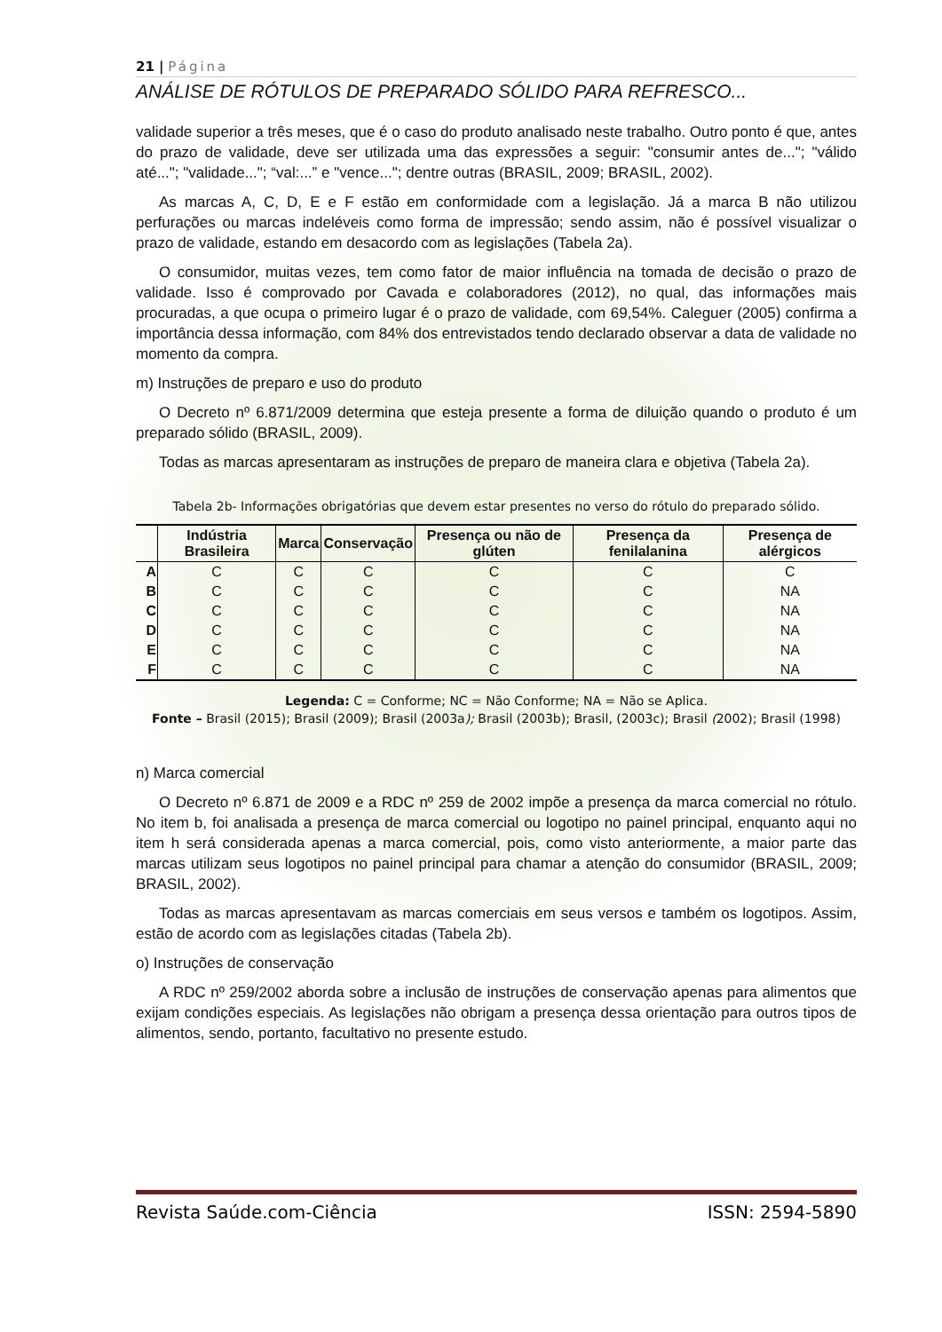21 | Página
ANÁLISE DE RÓTULOS DE PREPARADO SÓLIDO PARA REFRESCO...
validade superior a três meses, que é o caso do produto analisado neste trabalho. Outro ponto é que, antes do prazo de validade, deve ser utilizada uma das expressões a seguir: "consumir antes de..."; "válido até..."; "validade..."; “val:...” e "vence..."; dentre outras (BRASIL, 2009; BRASIL, 2002).
As marcas A, C, D, E e F estão em conformidade com a legislação. Já a marca B não utilizou perfurações ou marcas indeléveis como forma de impressão; sendo assim, não é possível visualizar o prazo de validade, estando em desacordo com as legislações (Tabela 2a).
O consumidor, muitas vezes, tem como fator de maior influência na tomada de decisão o prazo de validade. Isso é comprovado por Cavada e colaboradores (2012), no qual, das informações mais procuradas, a que ocupa o primeiro lugar é o prazo de validade, com 69,54%. Caleguer (2005) confirma a importância dessa informação, com 84% dos entrevistados tendo declarado observar a data de validade no momento da compra.
m) Instruções de preparo e uso do produto
O Decreto nº 6.871/2009 determina que esteja presente a forma de diluição quando o produto é um preparado sólido (BRASIL, 2009).
Todas as marcas apresentaram as instruções de preparo de maneira clara e objetiva (Tabela 2a).
Tabela 2b- Informações obrigatórias que devem estar presentes no verso do rótulo do preparado sólido.
| | Indústria Brasileira | Marca | Conservação | Presença ou não de glúten | Presença da fenilalanina | Presença de alérgicos |
| --- | --- | --- | --- | --- | --- | --- |
| A | C | C | C | C | C | C |
| B | C | C | C | C | C | NA |
| C | C | C | C | C | C | NA |
| D | C | C | C | C | C | NA |
| E | C | C | C | C | C | NA |
| F | C | C | C | C | C | NA |
Legenda: C = Conforme; NC = Não Conforme; NA = Não se Aplica.
Fonte – Brasil (2015); Brasil (2009); Brasil (2003a); Brasil (2003b); Brasil, (2003c); Brasil (2002); Brasil (1998)
n) Marca comercial
O Decreto nº 6.871 de 2009 e a RDC nº 259 de 2002 impõe a presença da marca comercial no rótulo. No item b, foi analisada a presença de marca comercial ou logotipo no painel principal, enquanto aqui no item h será considerada apenas a marca comercial, pois, como visto anteriormente, a maior parte das marcas utilizam seus logotipos no painel principal para chamar a atenção do consumidor (BRASIL, 2009; BRASIL, 2002).
Todas as marcas apresentavam as marcas comerciais em seus versos e também os logotipos. Assim, estão de acordo com as legislações citadas (Tabela 2b).
o) Instruções de conservação
A RDC nº 259/2002 aborda sobre a inclusão de instruções de conservação apenas para alimentos que exijam condições especiais. As legislações não obrigam a presença dessa orientação para outros tipos de alimentos, sendo, portanto, facultativo no presente estudo.
Revista Saúde.com-Ciência ISSN: 2594-5890